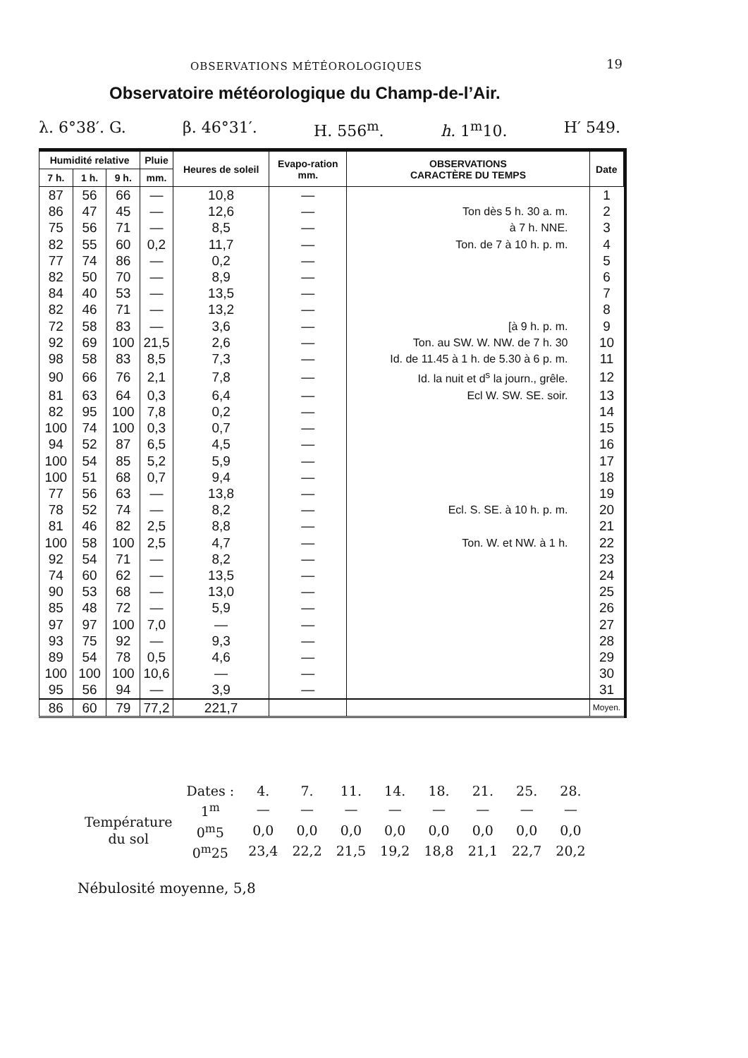OBSERVATIONS MÉTÉOROLOGIQUES 19
Observatoire météorologique du Champ-de-l’Air.
λ. 6°38′. G. β. 46°31′. H. 556<sup>m</sup>. h. 1<sup>m</sup>10. H′ 549.
| Humidité relative | | | Pluie | Heures de soleil | Evapo-ration mm. | OBSERVATIONS CARACTÈRE DU TEMPS | Date |
| --- | --- | --- | --- | --- | --- | --- | --- |
| 7 h. | 1 h. | 9 h. | mm. | | | | |
| 87 | 56 | 66 | — | 10,8 | — | | 1 |
| 86 | 47 | 45 | — | 12,6 | — | Ton dès 5 h. 30 a. m. | 2 |
| 75 | 56 | 71 | — | 8,5 | — | à 7 h. NNE. | 3 |
| 82 | 55 | 60 | 0,2 | 11,7 | — | Ton. de 7 à 10 h. p. m. | 4 |
| 77 | 74 | 86 | — | 0,2 | — | | 5 |
| 82 | 50 | 70 | — | 8,9 | — | | 6 |
| 84 | 40 | 53 | — | 13,5 | — | | 7 |
| 82 | 46 | 71 | — | 13,2 | — | | 8 |
| 72 | 58 | 83 | — | 3,6 | — | [à 9 h. p. m. | 9 |
| 92 | 69 | 100 | 21,5 | 2,6 | — | Ton. au SW. W. NW. de 7 h. 30 | 10 |
| 98 | 58 | 83 | 8,5 | 7,3 | — | Id. de 11.45 à 1 h. de 5.30 à 6 p. m. | 11 |
| 90 | 66 | 76 | 2,1 | 7,8 | — | Id. la nuit et d<sup>s</sup> la journ., grêle. | 12 |
| 81 | 63 | 64 | 0,3 | 6,4 | — | Ecl W. SW. SE. soir. | 13 |
| 82 | 95 | 100 | 7,8 | 0,2 | — | | 14 |
| 100 | 74 | 100 | 0,3 | 0,7 | — | | 15 |
| 94 | 52 | 87 | 6,5 | 4,5 | — | | 16 |
| 100 | 54 | 85 | 5,2 | 5,9 | — | | 17 |
| 100 | 51 | 68 | 0,7 | 9,4 | — | | 18 |
| 77 | 56 | 63 | — | 13,8 | — | | 19 |
| 78 | 52 | 74 | — | 8,2 | — | Ecl. S. SE. à 10 h. p. m. | 20 |
| 81 | 46 | 82 | 2,5 | 8,8 | — | | 21 |
| 100 | 58 | 100 | 2,5 | 4,7 | — | Ton. W. et NW. à 1 h. | 22 |
| 92 | 54 | 71 | — | 8,2 | — | | 23 |
| 74 | 60 | 62 | — | 13,5 | — | | 24 |
| 90 | 53 | 68 | — | 13,0 | — | | 25 |
| 85 | 48 | 72 | — | 5,9 | — | | 26 |
| 97 | 97 | 100 | 7,0 | — | — | | 27 |
| 93 | 75 | 92 | — | 9,3 | — | | 28 |
| 89 | 54 | 78 | 0,5 | 4,6 | — | | 29 |
| 100 | 100 | 100 | 10,6 | — | — | | 30 |
| 95 | 56 | 94 | — | 3,9 | — | | 31 |
| 86 | 60 | 79 | 77,2 | 221,7 | | | Moyen. |
| | Dates : | 4. | 7. | 11. | 14. | 18. | 21. | 25. | 28. |
| Température du sol | 1<sup>m</sup> | — | — | — | — | — | — | — | — |
| | 0<sup>m</sup>5 | 0,0 | 0,0 | 0,0 | 0,0 | 0,0 | 0,0 | 0,0 | 0,0 |
| | 0<sup>m</sup>25 | 23,4 | 22,2 | 21,5 | 19,2 | 18,8 | 21,1 | 22,7 | 20,2 |
Nébulosité moyenne, 5,8